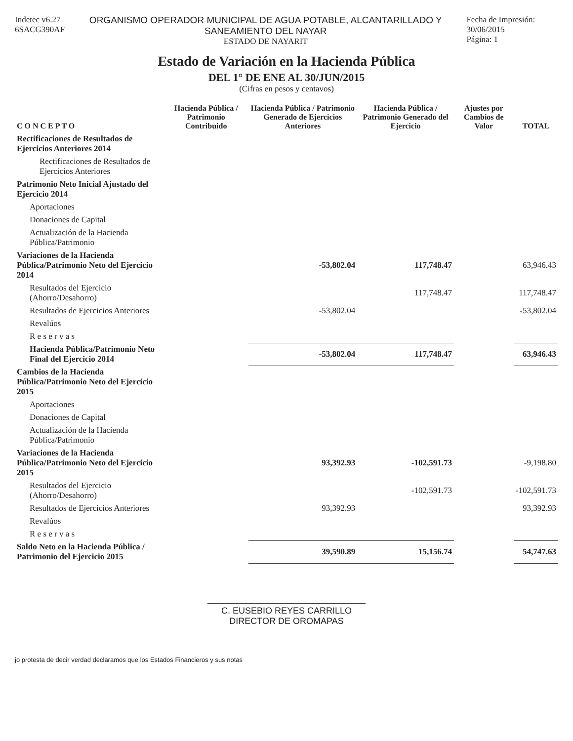Indetec v6.27
6SACG390AF
ORGANISMO OPERADOR MUNICIPAL DE AGUA POTABLE, ALCANTARILLADO Y SANEAMIENTO DEL NAYAR
ESTADO DE NAYARIT
Fecha de Impresión: 30/06/2015
Página: 1
Estado de Variación en la Hacienda Pública
DEL 1° DE ENE AL 30/JUN/2015
(Cifras en pesos y centavos)
| C O N C E P T O | Hacienda Pública / Patrimonio Contribuido | Hacienda Pública / Patrimonio Generado de Ejercicios Anteriores | Hacienda Pública / Patrimonio Generado del Ejercicio | Ajustes por Cambios de Valor | TOTAL |
| --- | --- | --- | --- | --- | --- |
| Rectificaciones de Resultados de Ejercicios Anteriores 2014 | | | | | |
| Rectificaciones de Resultados de Ejercicios Anteriores | | | | | |
| Patrimonio Neto Inicial Ajustado del Ejercicio 2014 | | | | | |
| Aportaciones | | | | | |
| Donaciones de Capital | | | | | |
| Actualización de la Hacienda Pública/Patrimonio | | | | | |
| Variaciones de la Hacienda Pública/Patrimonio Neto del Ejercicio 2014 | | -53,802.04 | 117,748.47 | | 63,946.43 |
| Resultados del Ejercicio (Ahorro/Desahorro) | | | 117,748.47 | | 117,748.47 |
| Resultados de Ejercicios Anteriores | | -53,802.04 | | | -53,802.04 |
| Revalúos | | | | | |
| R e s e r v a s | | | | | |
| Hacienda Pública/Patrimonio Neto Final del Ejercicio 2014 | | -53,802.04 | 117,748.47 | | 63,946.43 |
| Cambios de la Hacienda Pública/Patrimonio Neto del Ejercicio 2015 | | | | | |
| Aportaciones | | | | | |
| Donaciones de Capital | | | | | |
| Actualización de la Hacienda Pública/Patrimonio | | | | | |
| Variaciones de la Hacienda Pública/Patrimonio Neto del Ejercicio 2015 | | 93,392.93 | -102,591.73 | | -9,198.80 |
| Resultados del Ejercicio (Ahorro/Desahorro) | | | -102,591.73 | | -102,591.73 |
| Resultados de Ejercicios Anteriores | | 93,392.93 | | | 93,392.93 |
| Revalúos | | | | | |
| R e s e r v a s | | | | | |
| Saldo Neto en la Hacienda Pública / Patrimonio del Ejercicio 2015 | | 39,590.89 | 15,156.74 | | 54,747.63 |
C. EUSEBIO REYES CARRILLO
DIRECTOR DE OROMAPAS
jo protesta de decir verdad declaramos que los Estados Financieros y sus notas